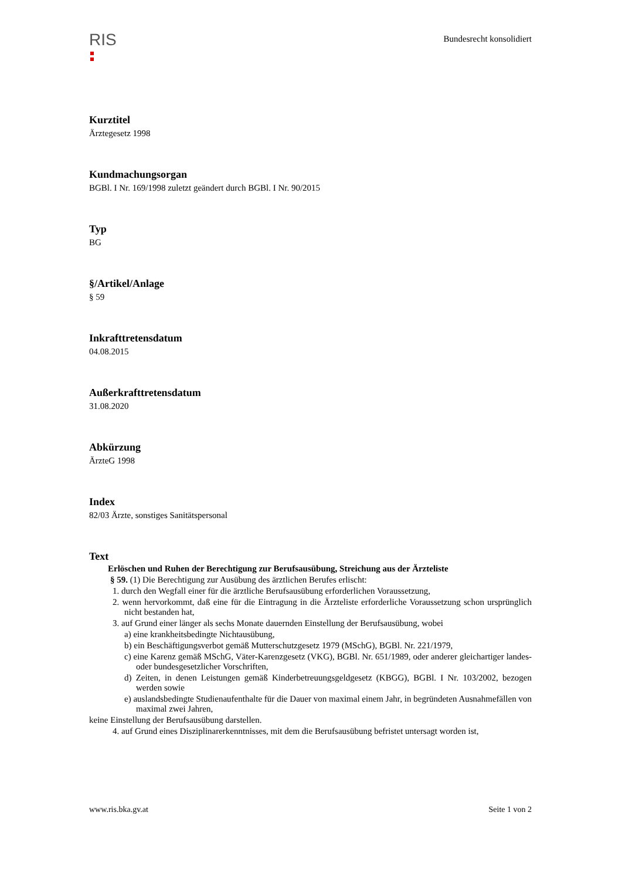RIS
Bundesrecht konsolidiert
Kurztitel
Ärztegesetz 1998
Kundmachungsorgan
BGBl. I Nr. 169/1998 zuletzt geändert durch BGBl. I Nr. 90/2015
Typ
BG
§/Artikel/Anlage
§ 59
Inkrafttretensdatum
04.08.2015
Außerkrafttretensdatum
31.08.2020
Abkürzung
ÄrzteG 1998
Index
82/03 Ärzte, sonstiges Sanitätspersonal
Text
Erlöschen und Ruhen der Berechtigung zur Berufsausübung, Streichung aus der Ärzteliste
§ 59. (1) Die Berechtigung zur Ausübung des ärztlichen Berufes erlischt:
1. durch den Wegfall einer für die ärztliche Berufsausübung erforderlichen Voraussetzung,
2. wenn hervorkommt, daß eine für die Eintragung in die Ärzteliste erforderliche Voraussetzung schon ursprünglich nicht bestanden hat,
3. auf Grund einer länger als sechs Monate dauernden Einstellung der Berufsausübung, wobei
a) eine krankheitsbedingte Nichtausübung,
b) ein Beschäftigungsverbot gemäß Mutterschutzgesetz 1979 (MSchG), BGBl. Nr. 221/1979,
c) eine Karenz gemäß MSchG, Väter-Karenzgesetz (VKG), BGBl. Nr. 651/1989, oder anderer gleichartiger landes- oder bundesgesetzlicher Vorschriften,
d) Zeiten, in denen Leistungen gemäß Kinderbetreuungsgeldgesetz (KBGG), BGBl. I Nr. 103/2002, bezogen werden sowie
e) auslandsbedingte Studienaufenthalte für die Dauer von maximal einem Jahr, in begründeten Ausnahmefällen von maximal zwei Jahren,
keine Einstellung der Berufsausübung darstellen.
4. auf Grund eines Disziplinarerkenntnisses, mit dem die Berufsausübung befristet untersagt worden ist,
www.ris.bka.gv.at Seite 1 von 2